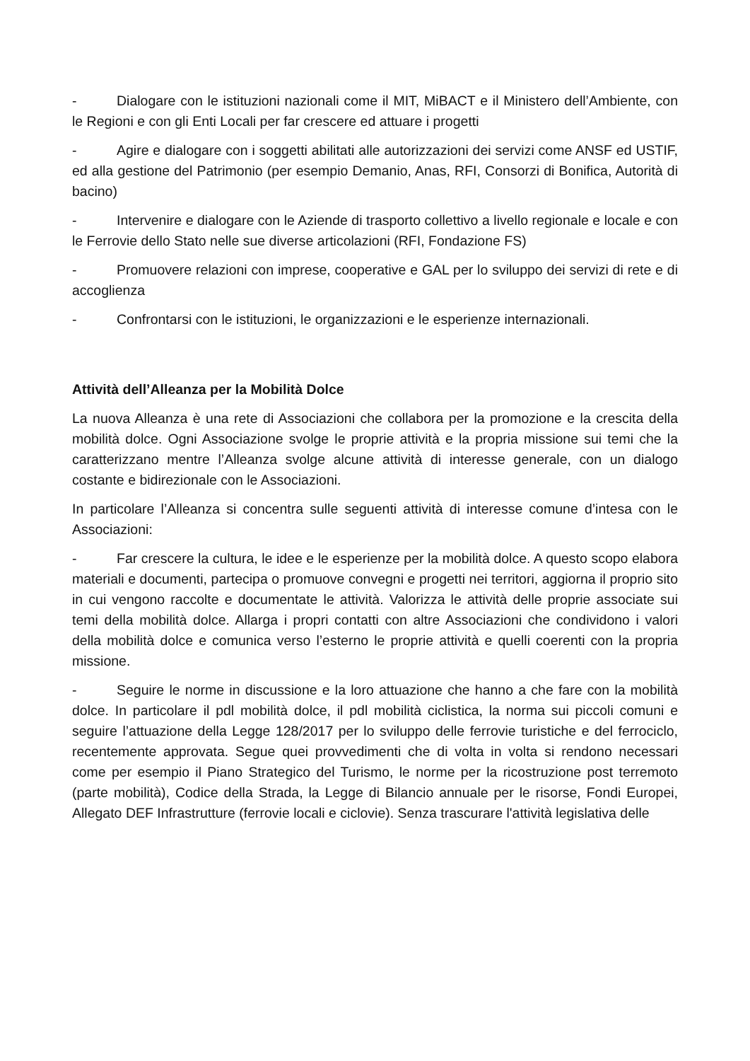- Dialogare con le istituzioni nazionali come il MIT, MiBACT e il Ministero dell’Ambiente, con le Regioni e con gli Enti Locali per far crescere ed attuare i progetti
- Agire e dialogare con i soggetti abilitati alle autorizzazioni dei servizi come ANSF ed USTIF, ed alla gestione del Patrimonio (per esempio Demanio, Anas, RFI, Consorzi di Bonifica, Autorità di bacino)
- Intervenire e dialogare con le Aziende di trasporto collettivo a livello regionale e locale e con le Ferrovie dello Stato nelle sue diverse articolazioni (RFI, Fondazione FS)
- Promuovere relazioni con imprese, cooperative e GAL per lo sviluppo dei servizi di rete e di accoglienza
- Confrontarsi con le istituzioni, le organizzazioni e le esperienze internazionali.
Attività dell’Alleanza per la Mobilità Dolce
La nuova Alleanza è una rete di Associazioni che collabora per la promozione e la crescita della mobilità dolce. Ogni Associazione svolge le proprie attività e la propria missione sui temi che la caratterizzano mentre l’Alleanza svolge alcune attività di interesse generale, con un dialogo costante e bidirezionale con le Associazioni.
In particolare l’Alleanza si concentra sulle seguenti attività di interesse comune d’intesa con le Associazioni:
- Far crescere la cultura, le idee e le esperienze per la mobilità dolce. A questo scopo elabora materiali e documenti, partecipa o promuove convegni e progetti nei territori, aggiorna il proprio sito in cui vengono raccolte e documentate le attività. Valorizza le attività delle proprie associate sui temi della mobilità dolce. Allarga i propri contatti con altre Associazioni che condividono i valori della mobilità dolce e comunica verso l’esterno le proprie attività e quelli coerenti con la propria missione.
- Seguire le norme in discussione e la loro attuazione che hanno a che fare con la mobilità dolce. In particolare il pdl mobilità dolce, il pdl mobilità ciclistica, la norma sui piccoli comuni e seguire l’attuazione della Legge 128/2017 per lo sviluppo delle ferrovie turistiche e del ferrociclo, recentemente approvata. Segue quei provvedimenti che di volta in volta si rendono necessari come per esempio il Piano Strategico del Turismo, le norme per la ricostruzione post terremoto (parte mobilità), Codice della Strada, la Legge di Bilancio annuale per le risorse, Fondi Europei, Allegato DEF Infrastrutture (ferrovie locali e ciclovie). Senza trascurare l'attività legislativa delle